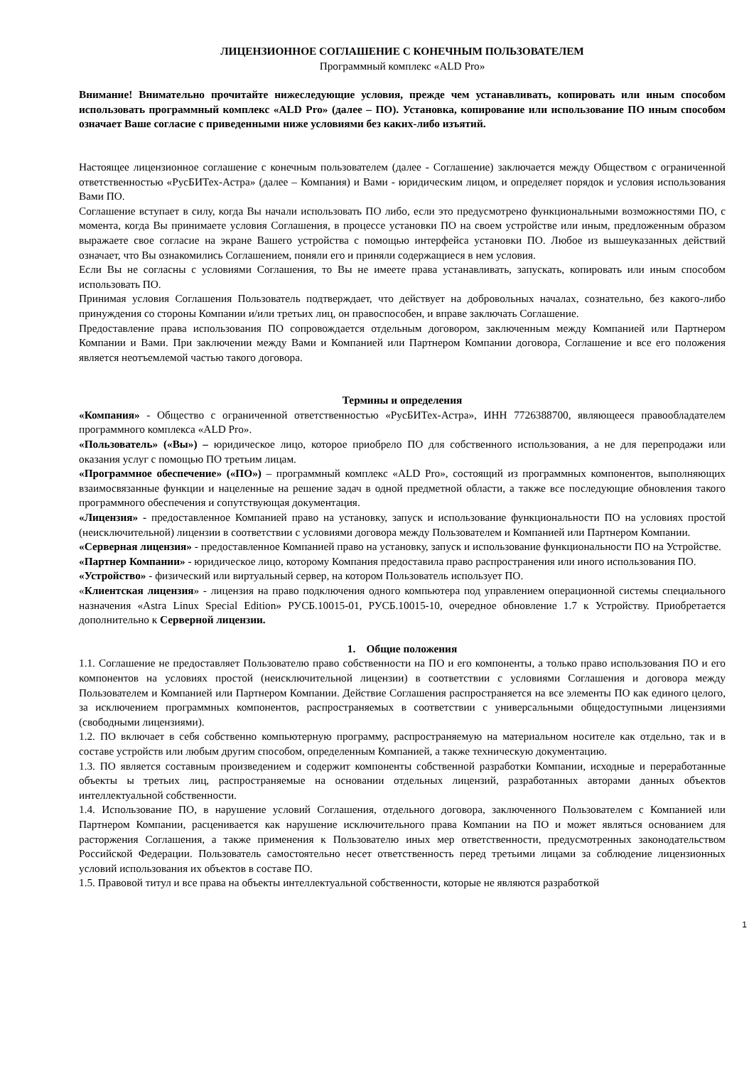ЛИЦЕНЗИОННОЕ СОГЛАШЕНИЕ С КОНЕЧНЫМ ПОЛЬЗОВАТЕЛЕМ
Программный комплекс «ALD Pro»
Внимание! Внимательно прочитайте нижеследующие условия, прежде чем устанавливать, копировать или иным способом использовать программный комплекс «ALD Pro» (далее – ПО). Установка, копирование или использование ПО иным способом означает Ваше согласие с приведенными ниже условиями без каких-либо изъятий.
Настоящее лицензионное соглашение с конечным пользователем (далее - Соглашение) заключается между Обществом с ограниченной ответственностью «РусБИТех-Астра» (далее – Компания) и Вами - юридическим лицом, и определяет порядок и условия использования Вами ПО.
Соглашение вступает в силу, когда Вы начали использовать ПО либо, если это предусмотрено функциональными возможностями ПО, с момента, когда Вы принимаете условия Соглашения, в процессе установки ПО на своем устройстве или иным, предложенным образом выражаете свое согласие на экране Вашего устройства с помощью интерфейса установки ПО. Любое из вышеуказанных действий означает, что Вы ознакомились Соглашением, поняли его и приняли содержащиеся в нем условия.
Если Вы не согласны с условиями Соглашения, то Вы не имеете права устанавливать, запускать, копировать или иным способом использовать ПО.
Принимая условия Соглашения Пользователь подтверждает, что действует на добровольных началах, сознательно, без какого-либо принуждения со стороны Компании и/или третьих лиц, он правоспособен, и вправе заключать Соглашение.
Предоставление права использования ПО сопровождается отдельным договором, заключенным между Компанией или Партнером Компании и Вами. При заключении между Вами и Компанией или Партнером Компании договора, Соглашение и все его положения является неотъемлемой частью такого договора.
Термины и определения
«Компания» - Общество с ограниченной ответственностью «РусБИТех-Астра», ИНН 7726388700, являющееся правообладателем программного комплекса «ALD Pro».
«Пользователь» («Вы») – юридическое лицо, которое приобрело ПО для собственного использования, а не для перепродажи или оказания услуг с помощью ПО третьим лицам.
«Программное обеспечение» («ПО») – программный комплекс «ALD Pro», состоящий из программных компонентов, выполняющих взаимосвязанные функции и нацеленные на решение задач в одной предметной области, а также все последующие обновления такого программного обеспечения и сопутствующая документация.
«Лицензия» - предоставленное Компанией право на установку, запуск и использование функциональности ПО на условиях простой (неисключительной) лицензии в соответствии с условиями договора между Пользователем и Компанией или Партнером Компании.
«Серверная лицензия» - предоставленное Компанией право на установку, запуск и использование функциональности ПО на Устройстве.
«Партнер Компании» - юридическое лицо, которому Компания предоставила право распространения или иного использования ПО.
«Устройство» - физический или виртуальный сервер, на котором Пользователь использует ПО.
«Клиентская лицензия» - лицензия на право подключения одного компьютера под управлением операционной системы специального назначения «Astra Linux Special Edition» РУСБ.10015-01, РУСБ.10015-10, очередное обновление 1.7 к Устройству. Приобретается дополнительно к Серверной лицензии.
1. Общие положения
1.1. Соглашение не предоставляет Пользователю право собственности на ПО и его компоненты, а только право использования ПО и его компонентов на условиях простой (неисключительной лицензии) в соответствии с условиями Соглашения и договора между Пользователем и Компанией или Партнером Компании. Действие Соглашения распространяется на все элементы ПО как единого целого, за исключением программных компонентов, распространяемых в соответствии с универсальными общедоступными лицензиями (свободными лицензиями).
1.2. ПО включает в себя собственно компьютерную программу, распространяемую на материальном носителе как отдельно, так и в составе устройств или любым другим способом, определенным Компанией, а также техническую документацию.
1.3. ПО является составным произведением и содержит компоненты собственной разработки Компании, исходные и переработанные объекты ы третьих лиц, распространяемые на основании отдельных лицензий, разработанных авторами данных объектов интеллектуальной собственности.
1.4. Использование ПО, в нарушение условий Соглашения, отдельного договора, заключенного Пользователем с Компанией или Партнером Компании, расценивается как нарушение исключительного права Компании на ПО и может являться основанием для расторжения Соглашения, а также применения к Пользователю иных мер ответственности, предусмотренных законодательством Российской Федерации. Пользователь самостоятельно несет ответственность перед третьими лицами за соблюдение лицензионных условий использования их объектов в составе ПО.
1.5. Правовой титул и все права на объекты интеллектуальной собственности, которые не являются разработкой
1